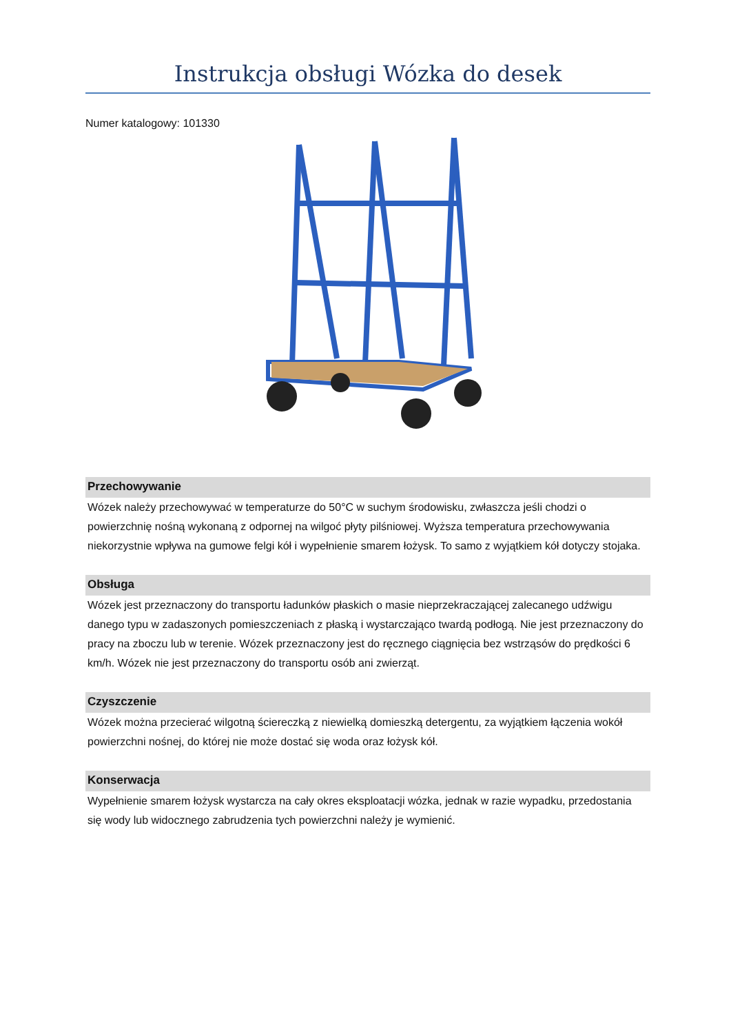Instrukcja obsługi Wózka do desek
Numer katalogowy: 101330
Przechowywanie
Wózek należy przechowywać w temperaturze do 50°C w suchym środowisku, zwłaszcza jeśli chodzi o powierzchnię nośną wykonaną z odpornej na wilgoć płyty pilśniowej. Wyższa temperatura przechowywania niekorzystnie wpływa na gumowe felgi kół i wypełnienie smarem łożysk. To samo z wyjątkiem kół dotyczy stojaka.
Obsługa
Wózek jest przeznaczony do transportu ładunków płaskich o masie nieprzekraczającej zalecanego udźwigu danego typu w zadaszonych pomieszczeniach z płaską i wystarczająco twardą podłogą. Nie jest przeznaczony do pracy na zboczu lub w terenie. Wózek przeznaczony jest do ręcznego ciągnięcia bez wstrząsów do prędkości 6 km/h. Wózek nie jest przeznaczony do transportu osób ani zwierząt.
Czyszczenie
Wózek można przecierać wilgotną ściereczką z niewielką domieszką detergentu, za wyjątkiem łączenia wokół powierzchni nośnej, do której nie może dostać się woda oraz łożysk kół.
Konserwacja
Wypełnienie smarem łożysk wystarcza na cały okres eksploatacji wózka, jednak w razie wypadku, przedostania się wody lub widocznego zabrudzenia tych powierzchni należy je wymienić.